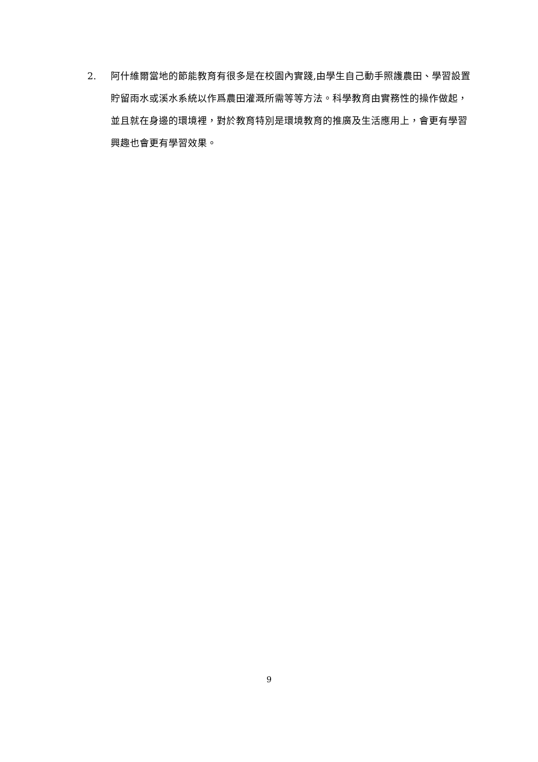2. 阿什維爾當地的節能教育有很多是在校園內實踐,由學生自己動手照護農田、學習設置貯留雨水或溪水系統以作爲農田灌溉所需等等方法。科學教育由實務性的操作做起，並且就在身邊的環境裡，對於教育特別是環境教育的推廣及生活應用上，會更有學習興趣也會更有學習效果。
9